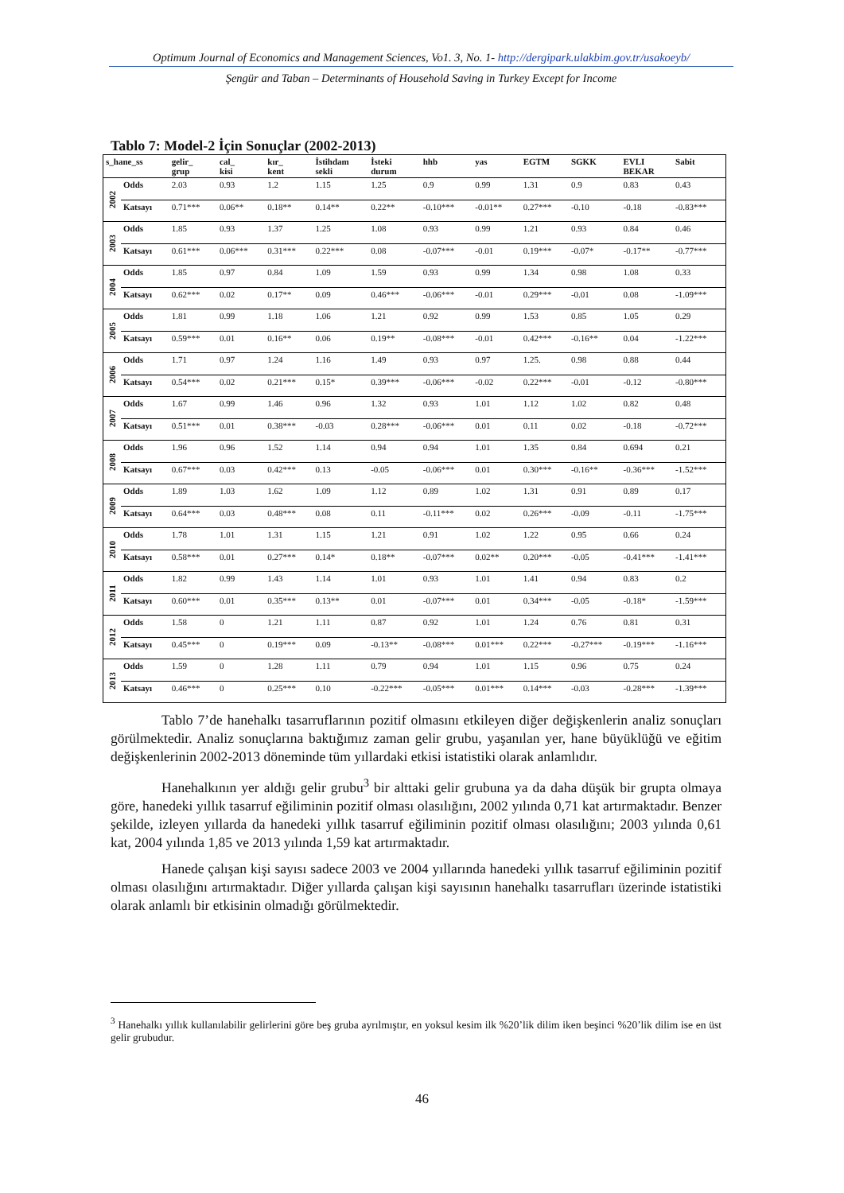Optimum Journal of Economics and Management Sciences, Vo1. 3, No. 1- http://dergipark.ulakbim.gov.tr/usakoeyb/
Şengür and Taban – Determinants of Household Saving in Turkey Except for Income
Tablo 7: Model-2 İçin Sonuçlar (2002-2013)
| s_hane_ss | | gelir_ grup | cal_ kisi | kır_ kent | İstihdam sekli | İsteki durum | hhb | yas | EGTM | SGKK | EVLI BEKAR | Sabit |
| --- | --- | --- | --- | --- | --- | --- | --- | --- | --- | --- | --- | --- |
| 2002 | Odds | 2.03 | 0.93 | 1.2 | 1.15 | 1.25 | 0.9 | 0.99 | 1.31 | 0.9 | 0.83 | 0.43 |
| | Katsayı | 0.71*** | 0.06** | 0.18** | 0.14** | 0.22** | -0.10*** | -0.01** | 0.27*** | -0.10 | -0.18 | -0.83*** |
| 2003 | Odds | 1.85 | 0.93 | 1.37 | 1.25 | 1.08 | 0.93 | 0.99 | 1.21 | 0.93 | 0.84 | 0.46 |
| | Katsayı | 0.61*** | 0.06*** | 0.31*** | 0.22*** | 0.08 | -0.07*** | -0.01 | 0.19*** | -0.07* | -0.17** | -0.77*** |
| 2004 | Odds | 1.85 | 0.97 | 0.84 | 1.09 | 1.59 | 0.93 | 0.99 | 1.34 | 0.98 | 1.08 | 0.33 |
| | Katsayı | 0.62*** | 0.02 | 0.17** | 0.09 | 0.46*** | -0.06*** | -0.01 | 0.29*** | -0.01 | 0.08 | -1.09*** |
| 2005 | Odds | 1.81 | 0.99 | 1.18 | 1.06 | 1.21 | 0.92 | 0.99 | 1.53 | 0.85 | 1.05 | 0.29 |
| | Katsayı | 0.59*** | 0.01 | 0.16** | 0.06 | 0.19** | -0.08*** | -0.01 | 0.42*** | -0.16** | 0.04 | -1.22*** |
| 2006 | Odds | 1.71 | 0.97 | 1.24 | 1.16 | 1.49 | 0.93 | 0.97 | 1.25. | 0.98 | 0.88 | 0.44 |
| | Katsayı | 0.54*** | 0.02 | 0.21*** | 0.15* | 0.39*** | -0.06*** | -0.02 | 0.22*** | -0.01 | -0.12 | -0.80*** |
| 2007 | Odds | 1.67 | 0.99 | 1.46 | 0.96 | 1.32 | 0.93 | 1.01 | 1.12 | 1.02 | 0.82 | 0.48 |
| | Katsayı | 0.51*** | 0.01 | 0.38*** | -0.03 | 0.28*** | -0.06*** | 0.01 | 0.11 | 0.02 | -0.18 | -0.72*** |
| 2008 | Odds | 1.96 | 0.96 | 1.52 | 1.14 | 0.94 | 0.94 | 1.01 | 1.35 | 0.84 | 0.694 | 0.21 |
| | Katsayı | 0.67*** | 0.03 | 0.42*** | 0.13 | -0.05 | -0.06*** | 0.01 | 0.30*** | -0.16** | -0.36*** | -1.52*** |
| 2009 | Odds | 1.89 | 1.03 | 1.62 | 1.09 | 1.12 | 0.89 | 1.02 | 1.31 | 0.91 | 0.89 | 0.17 |
| | Katsayı | 0.64*** | 0.03 | 0.48*** | 0.08 | 0.11 | -0.11*** | 0.02 | 0.26*** | -0.09 | -0.11 | -1.75*** |
| 2010 | Odds | 1.78 | 1.01 | 1.31 | 1.15 | 1.21 | 0.91 | 1.02 | 1.22 | 0.95 | 0.66 | 0.24 |
| | Katsayı | 0.58*** | 0.01 | 0.27*** | 0.14* | 0.18** | -0.07*** | 0.02** | 0.20*** | -0.05 | -0.41*** | -1.41*** |
| 2011 | Odds | 1.82 | 0.99 | 1.43 | 1.14 | 1.01 | 0.93 | 1.01 | 1.41 | 0.94 | 0.83 | 0.2 |
| | Katsayı | 0.60*** | 0.01 | 0.35*** | 0.13** | 0.01 | -0.07*** | 0.01 | 0.34*** | -0.05 | -0.18* | -1.59*** |
| 2012 | Odds | 1.58 | 0 | 1.21 | 1.11 | 0.87 | 0.92 | 1.01 | 1.24 | 0.76 | 0.81 | 0.31 |
| | Katsayı | 0.45*** | 0 | 0.19*** | 0.09 | -0.13** | -0.08*** | 0.01*** | 0.22*** | -0.27*** | -0.19*** | -1.16*** |
| 2013 | Odds | 1.59 | 0 | 1.28 | 1.11 | 0.79 | 0.94 | 1.01 | 1.15 | 0.96 | 0.75 | 0.24 |
| | Katsayı | 0.46*** | 0 | 0.25*** | 0.10 | -0.22*** | -0.05*** | 0.01*** | 0.14*** | -0.03 | -0.28*** | -1.39*** |
Tablo 7’de hanehalkı tasarruflarının pozitif olmasını etkileyen diğer değişkenlerin analiz sonuçları görülmektedir. Analiz sonuçlarına baktığımız zaman gelir grubu, yaşanılan yer, hane büyüklüğü ve eğitim değişkenlerinin 2002-2013 döneminde tüm yıllardaki etkisi istatistiki olarak anlamlıdır.
Hanehalkının yer aldığı gelir grubu<sup>3</sup> bir alttaki gelir grubuna ya da daha düşük bir grupta olmaya göre, hanedeki yıllık tasarruf eğiliminin pozitif olması olasılığını, 2002 yılında 0,71 kat artırmaktadır. Benzer şekilde, izleyen yıllarda da hanedeki yıllık tasarruf eğiliminin pozitif olması olasılığını; 2003 yılında 0,61 kat, 2004 yılında 1,85 ve 2013 yılında 1,59 kat artırmaktadır.
Hanede çalışan kişi sayısı sadece 2003 ve 2004 yıllarında hanedeki yıllık tasarruf eğiliminin pozitif olması olasılığını artırmaktadır. Diğer yıllarda çalışan kişi sayısının hanehalkı tasarrufları üzerinde istatistiki olarak anlamlı bir etkisinin olmadığı görülmektedir.
<sup>3</sup> Hanehalkı yıllık kullanılabilir gelirlerini göre beş gruba ayrılmıştır, en yoksul kesim ilk %20’lik dilim iken beşinci %20’lik dilim ise en üst gelir grubudur.
46